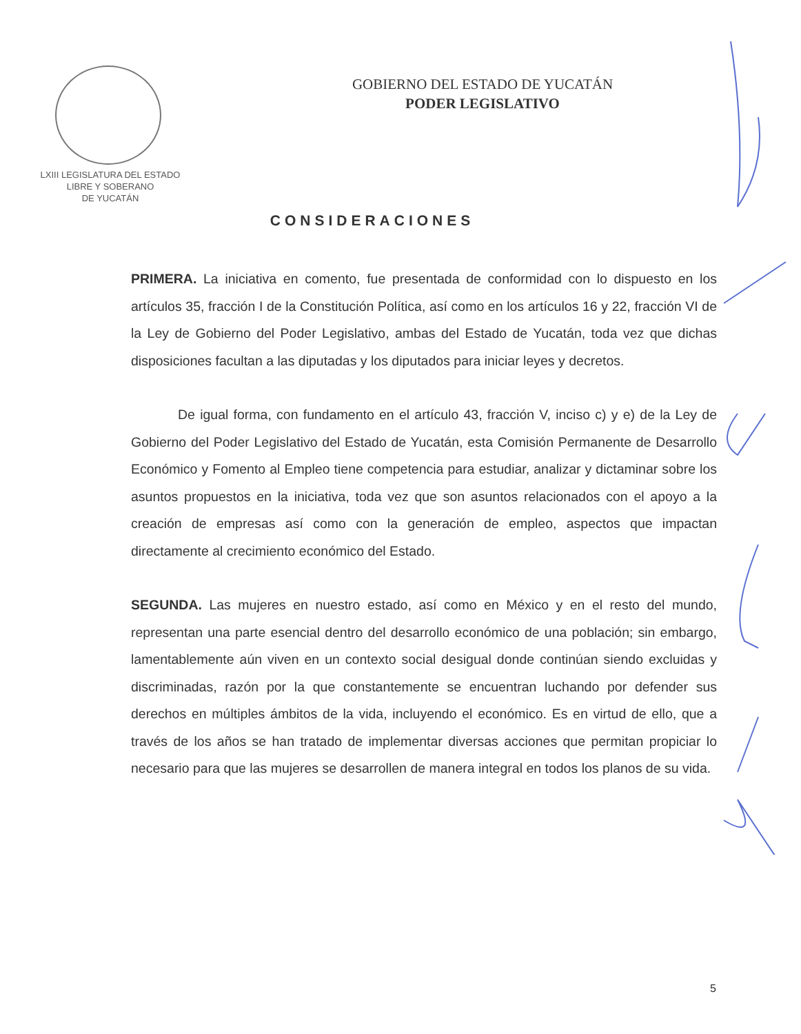LXIII LEGISLATURA DEL ESTADO
LIBRE Y SOBERANO
DE YUCATÁN
GOBIERNO DEL ESTADO DE YUCATÁN
PODER LEGISLATIVO
CONSIDERACIONES
PRIMERA. La iniciativa en comento, fue presentada de conformidad con lo dispuesto en los artículos 35, fracción I de la Constitución Política, así como en los artículos 16 y 22, fracción VI de la Ley de Gobierno del Poder Legislativo, ambas del Estado de Yucatán, toda vez que dichas disposiciones facultan a las diputadas y los diputados para iniciar leyes y decretos.
De igual forma, con fundamento en el artículo 43, fracción V, inciso c) y e) de la Ley de Gobierno del Poder Legislativo del Estado de Yucatán, esta Comisión Permanente de Desarrollo Económico y Fomento al Empleo tiene competencia para estudiar, analizar y dictaminar sobre los asuntos propuestos en la iniciativa, toda vez que son asuntos relacionados con el apoyo a la creación de empresas así como con la generación de empleo, aspectos que impactan directamente al crecimiento económico del Estado.
SEGUNDA. Las mujeres en nuestro estado, así como en México y en el resto del mundo, representan una parte esencial dentro del desarrollo económico de una población; sin embargo, lamentablemente aún viven en un contexto social desigual donde continúan siendo excluidas y discriminadas, razón por la que constantemente se encuentran luchando por defender sus derechos en múltiples ámbitos de la vida, incluyendo el económico. Es en virtud de ello, que a través de los años se han tratado de implementar diversas acciones que permitan propiciar lo necesario para que las mujeres se desarrollen de manera integral en todos los planos de su vida.
5